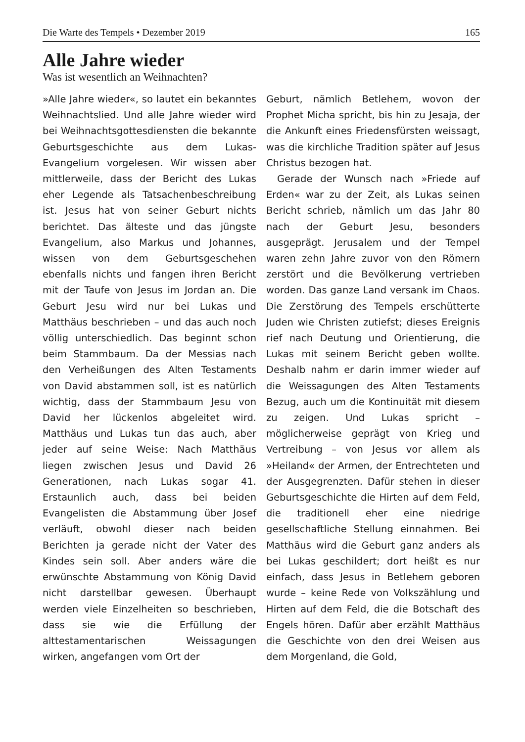Die Warte des Tempels • Dezember 2019 165
Alle Jahre wieder
Was ist wesentlich an Weihnachten?
»Alle Jahre wieder«, so lautet ein bekanntes Weihnachtslied. Und alle Jahre wieder wird bei Weihnachtsgottesdiensten die bekannte Geburtsgeschichte aus dem Lukas-Evangelium vorgelesen. Wir wissen aber mittlerweile, dass der Bericht des Lukas eher Legende als Tatsachenbeschreibung ist. Jesus hat von seiner Geburt nichts berichtet. Das älteste und das jüngste Evangelium, also Markus und Johannes, wissen von dem Geburtsgeschehen ebenfalls nichts und fangen ihren Bericht mit der Taufe von Jesus im Jordan an. Die Geburt Jesu wird nur bei Lukas und Matthäus beschrieben – und das auch noch völlig unterschiedlich. Das beginnt schon beim Stammbaum. Da der Messias nach den Verheißungen des Alten Testaments von David abstammen soll, ist es natürlich wichtig, dass der Stammbaum Jesu von David her lückenlos abgeleitet wird. Matthäus und Lukas tun das auch, aber jeder auf seine Weise: Nach Matthäus liegen zwischen Jesus und David 26 Generationen, nach Lukas sogar 41. Erstaunlich auch, dass bei beiden Evangelisten die Abstammung über Josef verläuft, obwohl dieser nach beiden Berichten ja gerade nicht der Vater des Kindes sein soll. Aber anders wäre die erwünschte Abstammung von König David nicht darstellbar gewesen. Überhaupt werden viele Einzelheiten so beschrieben, dass sie wie die Erfüllung der alttestamentarischen Weissagungen wirken, angefangen vom Ort der
Geburt, nämlich Betlehem, wovon der Prophet Micha spricht, bis hin zu Jesaja, der die Ankunft eines Friedensfürsten weissagt, was die kirchliche Tradition später auf Jesus Christus bezogen hat.
Gerade der Wunsch nach »Friede auf Erden« war zu der Zeit, als Lukas seinen Bericht schrieb, nämlich um das Jahr 80 nach der Geburt Jesu, besonders ausgeprägt. Jerusalem und der Tempel waren zehn Jahre zuvor von den Römern zerstört und die Bevölkerung vertrieben worden. Das ganze Land versank im Chaos. Die Zerstörung des Tempels erschütterte Juden wie Christen zutiefst; dieses Ereignis rief nach Deutung und Orientierung, die Lukas mit seinem Bericht geben wollte. Deshalb nahm er darin immer wieder auf die Weissagungen des Alten Testaments Bezug, auch um die Kontinuität mit diesem zu zeigen. Und Lukas spricht – möglicherweise geprägt von Krieg und Vertreibung – von Jesus vor allem als »Heiland« der Armen, der Entrechteten und der Ausgegrenzten. Dafür stehen in dieser Geburtsgeschichte die Hirten auf dem Feld, die traditionell eher eine niedrige gesellschaftliche Stellung einnahmen. Bei Matthäus wird die Geburt ganz anders als bei Lukas geschildert; dort heißt es nur einfach, dass Jesus in Betlehem geboren wurde – keine Rede von Volkszählung und Hirten auf dem Feld, die die Botschaft des Engels hören. Dafür aber erzählt Matthäus die Geschichte von den drei Weisen aus dem Morgenland, die Gold,